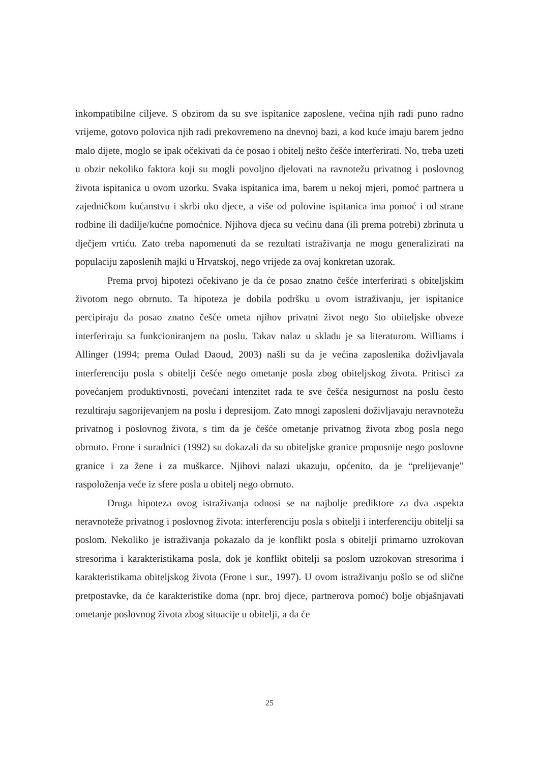inkompatibilne ciljeve. S obzirom da su sve ispitanice zaposlene, većina njih radi puno radno vrijeme, gotovo polovica njih radi prekovremeno na dnevnoj bazi, a kod kuće imaju barem jedno malo dijete, moglo se ipak očekivati da će posao i obitelj nešto češće interferirati. No, treba uzeti u obzir nekoliko faktora koji su mogli povoljno djelovati na ravnotežu privatnog i poslovnog života ispitanica u ovom uzorku. Svaka ispitanica ima, barem u nekoj mjeri, pomoć partnera u zajedničkom kućanstvu i skrbi oko djece, a više od polovine ispitanica ima pomoć i od strane rodbine ili dadilje/kućne pomoćnice. Njihova djeca su većinu dana (ili prema potrebi) zbrinuta u dječjem vrtiću. Zato treba napomenuti da se rezultati istraživanja ne mogu generalizirati na populaciju zaposlenih majki u Hrvatskoj, nego vrijede za ovaj konkretan uzorak.
Prema prvoj hipotezi očekivano je da će posao znatno češće interferirati s obiteljskim životom nego obrnuto. Ta hipoteza je dobila podršku u ovom istraživanju, jer ispitanice percipiraju da posao znatno češće ometa njihov privatni život nego što obiteljske obveze interferiraju sa funkcioniranjem na poslu. Takav nalaz u skladu je sa literaturom. Williams i Allinger (1994; prema Oulad Daoud, 2003) našli su da je većina zaposlenika doživljavala interferenciju posla s obitelji češće nego ometanje posla zbog obiteljskog života. Pritisci za povećanjem produktivnosti, povećani intenzitet rada te sve češća nesigurnost na poslu često rezultiraju sagorijevanjem na poslu i depresijom. Zato mnogi zaposleni doživljavaju neravnotežu privatnog i poslovnog života, s tim da je češće ometanje privatnog života zbog posla nego obrnuto. Frone i suradnici (1992) su dokazali da su obiteljske granice propusnije nego poslovne granice i za žene i za muškarce. Njihovi nalazi ukazuju, općenito, da je “prelijevanje” raspoloženja veće iz sfere posla u obitelj nego obrnuto.
Druga hipoteza ovog istraživanja odnosi se na najbolje prediktore za dva aspekta neravnoteže privatnog i poslovnog života: interferenciju posla s obitelji i interferenciju obitelji sa poslom. Nekoliko je istraživanja pokazalo da je konflikt posla s obitelji primarno uzrokovan stresorima i karakteristikama posla, dok je konflikt obitelji sa poslom uzrokovan stresorima i karakteristikama obiteljskog života (Frone i sur., 1997). U ovom istraživanju pošlo se od slične pretpostavke, da će karakteristike doma (npr. broj djece, partnerova pomoć) bolje objašnjavati ometanje poslovnog života zbog situacije u obitelji, a da će
25